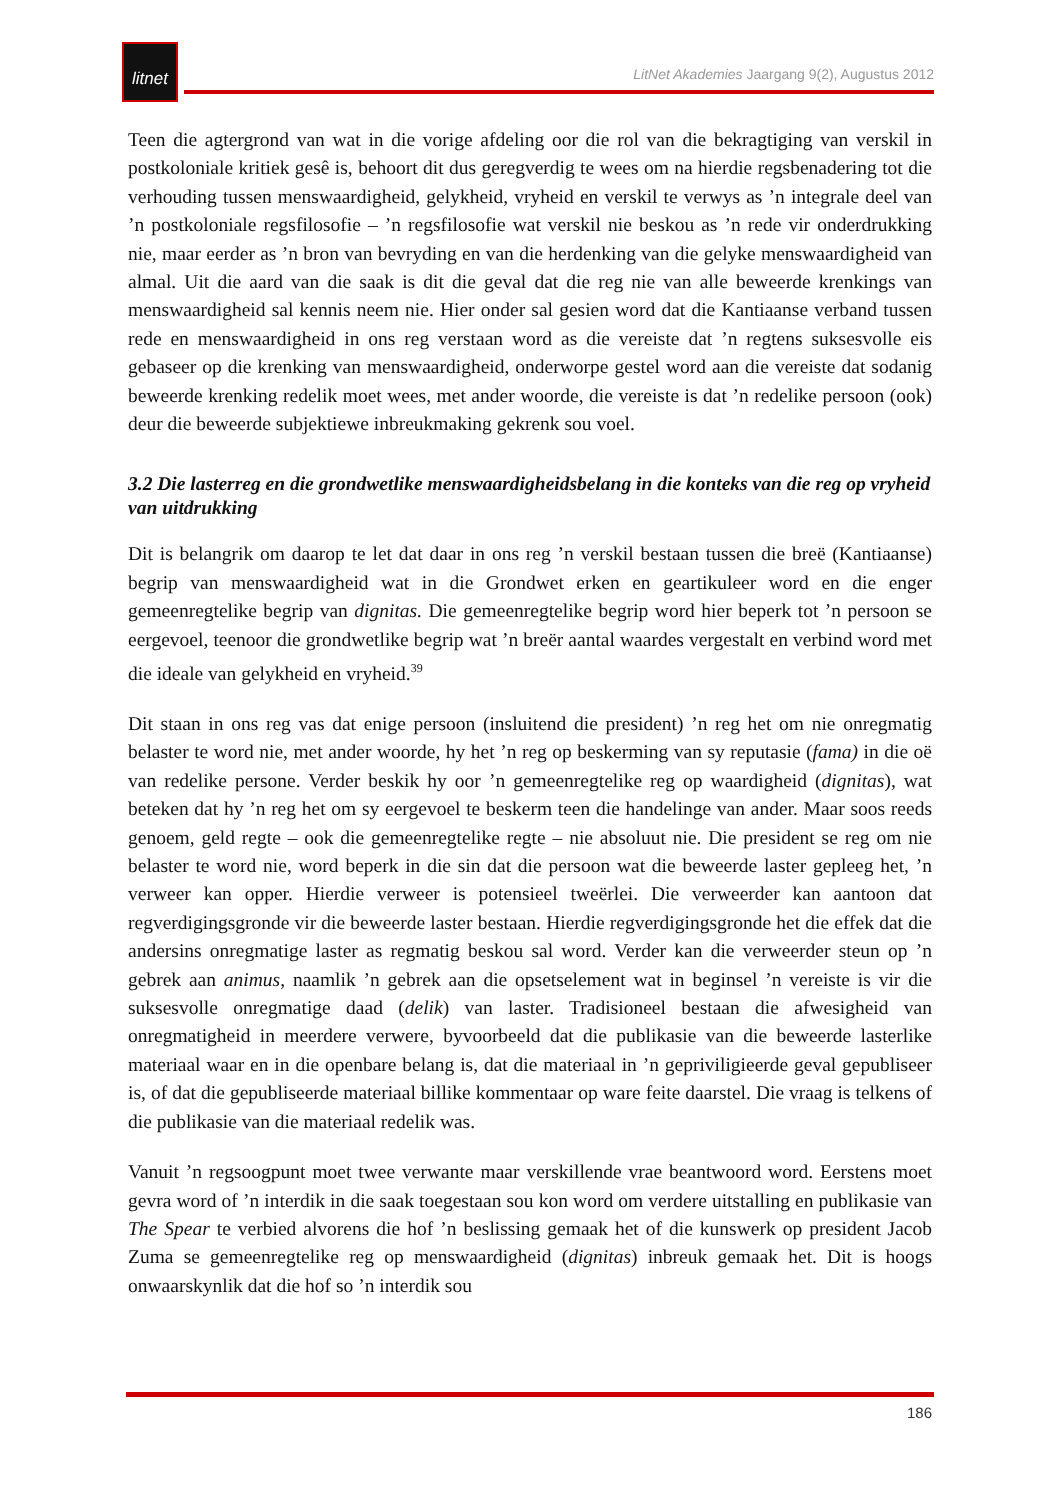litnet
LitNet Akademies Jaargang 9(2), Augustus 2012
Teen die agtergrond van wat in die vorige afdeling oor die rol van die bekragtiging van verskil in postkoloniale kritiek gesê is, behoort dit dus geregverdig te wees om na hierdie regsbenadering tot die verhouding tussen menswaardigheid, gelykheid, vryheid en verskil te verwys as ’n integrale deel van ’n postkoloniale regsfilosofie – ’n regsfilosofie wat verskil nie beskou as ’n rede vir onderdrukking nie, maar eerder as ’n bron van bevryding en van die herdenking van die gelyke menswaardigheid van almal. Uit die aard van die saak is dit die geval dat die reg nie van alle beweerde krenkings van menswaardigheid sal kennis neem nie. Hier onder sal gesien word dat die Kantiaanse verband tussen rede en menswaardigheid in ons reg verstaan word as die vereiste dat ’n regtens suksesvolle eis gebaseer op die krenking van menswaardigheid, onderworpe gestel word aan die vereiste dat sodanig beweerde krenking redelik moet wees, met ander woorde, die vereiste is dat ’n redelike persoon (ook) deur die beweerde subjektiewe inbreukmaking gekrenk sou voel.
3.2 Die lasterreg en die grondwetlike menswaardigheidsbelang in die konteks van die reg op vryheid van uitdrukking
Dit is belangrik om daarop te let dat daar in ons reg ’n verskil bestaan tussen die breë (Kantiaanse) begrip van menswaardigheid wat in die Grondwet erken en geartikuleer word en die enger gemeenregtelike begrip van dignitas. Die gemeenregtelike begrip word hier beperk tot ’n persoon se eergevoel, teenoor die grondwetlike begrip wat ’n breër aantal waardes vergestalt en verbind word met die ideale van gelykheid en vryheid.<sup>39</sup>
Dit staan in ons reg vas dat enige persoon (insluitend die president) ’n reg het om nie onregmatig belaster te word nie, met ander woorde, hy het ’n reg op beskerming van sy reputasie (fama) in die oë van redelike persone. Verder beskik hy oor ’n gemeenregtelike reg op waardigheid (dignitas), wat beteken dat hy ’n reg het om sy eergevoel te beskerm teen die handelinge van ander. Maar soos reeds genoem, geld regte – ook die gemeenregtelike regte – nie absoluut nie. Die president se reg om nie belaster te word nie, word beperk in die sin dat die persoon wat die beweerde laster gepleeg het, ’n verweer kan opper. Hierdie verweer is potensieel tweërlei. Die verweerder kan aantoon dat regverdigingsgronde vir die beweerde laster bestaan. Hierdie regverdigingsgronde het die effek dat die andersins onregmatige laster as regmatig beskou sal word. Verder kan die verweerder steun op ’n gebrek aan animus, naamlik ’n gebrek aan die opsetselement wat in beginsel ’n vereiste is vir die suksesvolle onregmatige daad (delik) van laster. Tradisioneel bestaan die afwesigheid van onregmatigheid in meerdere verwere, byvoorbeeld dat die publikasie van die beweerde lasterlike materiaal waar en in die openbare belang is, dat die materiaal in ’n gepriviligieerde geval gepubliseer is, of dat die gepubliseerde materiaal billike kommentaar op ware feite daarstel. Die vraag is telkens of die publikasie van die materiaal redelik was.
Vanuit ’n regsoogpunt moet twee verwante maar verskillende vrae beantwoord word. Eerstens moet gevra word of ’n interdik in die saak toegestaan sou kon word om verdere uitstalling en publikasie van The Spear te verbied alvorens die hof ’n beslissing gemaak het of die kunswerk op president Jacob Zuma se gemeenregtelike reg op menswaardigheid (dignitas) inbreuk gemaak het. Dit is hoogs onwaarskynlik dat die hof so ’n interdik sou
186